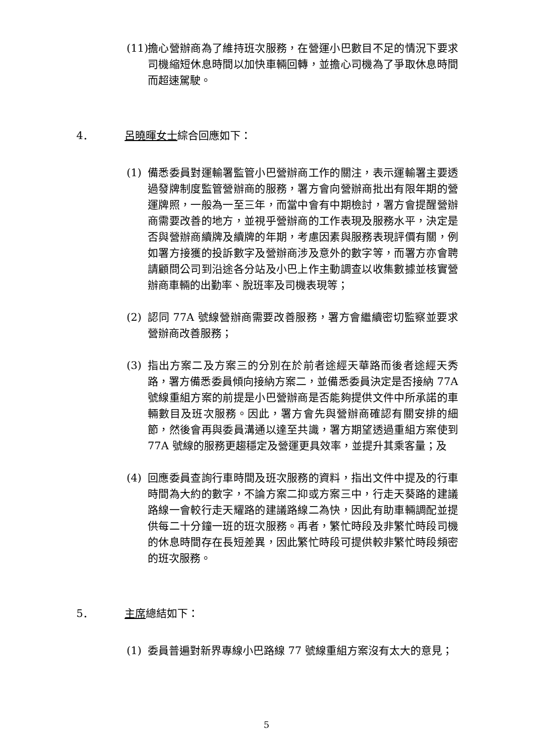(11)
擔心營辦商為了維持班次服務，在營運小巴數目不足的情況下要求司機縮短休息時間以加快車輛回轉，並擔心司機為了爭取休息時間而超速駕駛。
4． 呂曉暉女士綜合回應如下：
(1) 備悉委員對運輸署監管小巴營辦商工作的關注，表示運輸署主要透過發牌制度監管營辦商的服務，署方會向營辦商批出有限年期的營運牌照，一般為一至三年，而當中會有中期檢討，署方會提醒營辦商需要改善的地方，並視乎營辦商的工作表現及服務水平，決定是否與營辦商續牌及續牌的年期，考慮因素與服務表現評價有關，例如署方接獲的投訴數字及營辦商涉及意外的數字等，而署方亦會聘請顧問公司到沿途各分站及小巴上作主動調查以收集數據並核實營辦商車輛的出勤率、脫班率及司機表現等；
(2) 認同 77A 號線營辦商需要改善服務，署方會繼續密切監察並要求營辦商改善服務；
(3) 指出方案二及方案三的分別在於前者途經天華路而後者途經天秀路，署方備悉委員傾向接納方案二，並備悉委員決定是否接納 77A 號線重組方案的前提是小巴營辦商是否能夠提供文件中所承諾的車輛數目及班次服務。因此，署方會先與營辦商確認有關安排的細節，然後會再與委員溝通以達至共識，署方期望透過重組方案使到 77A 號線的服務更趨穩定及營運更具效率，並提升其乘客量；及
(4) 回應委員查詢行車時間及班次服務的資料，指出文件中提及的行車時間為大約的數字，不論方案二抑或方案三中，行走天葵路的建議路線一會較行走天耀路的建議路線二為快，因此有助車輛調配並提供每二十分鐘一班的班次服務。再者，繁忙時段及非繁忙時段司機的休息時間存在長短差異，因此繁忙時段可提供較非繁忙時段頻密的班次服務。
5． 主席總結如下：
(1) 委員普遍對新界專線小巴路線 77 號線重組方案沒有太大的意見；
5